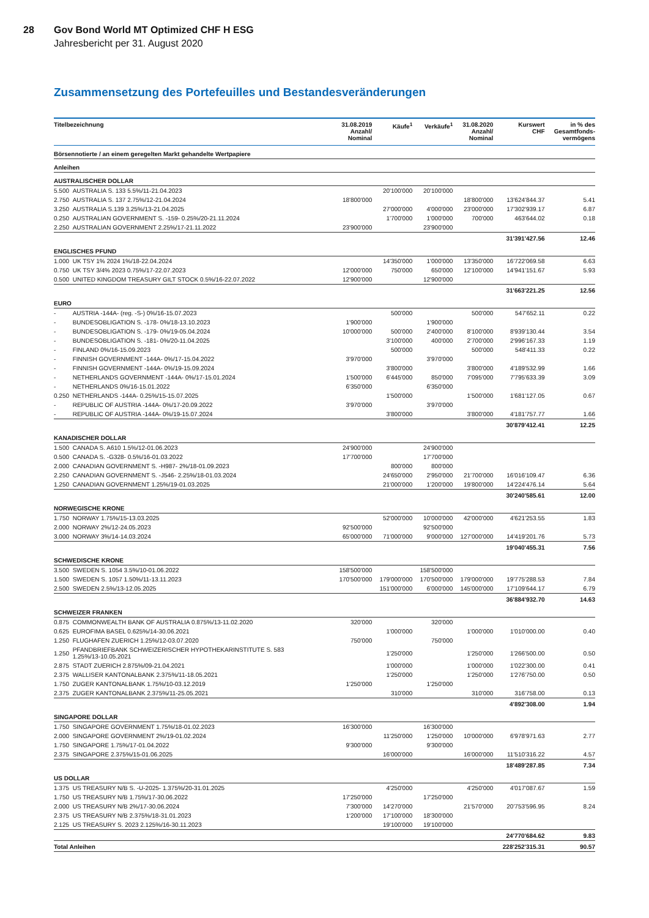28 Gov Bond World MT Optimized CHF H ESG
Jahresbericht per 31. August 2020
Zusammensetzung des Portefeuilles und Bestandesveränderungen
| Titelbezeichnung | | 31.08.2019 Anzahl/ Nominal | Käufe<sup>1</sup> | Verkäufe<sup>1</sup> | 31.08.2020 Anzahl/ Nominal | Kurswert CHF | in % des Gesamtfonds- vermögens |
| --- | --- | --- | --- | --- | --- | --- | --- |
| Börsennotierte / an einem geregelten Markt gehandelte Wertpapiere | | | | | | | |
| Anleihen | | | | | | | |
| AUSTRALISCHER DOLLAR | | | | | | | |
| 5.500 | AUSTRALIA S. 133 5.5%/11-21.04.2023 | | 20'100'000 | 20'100'000 | | | |
| 2.750 | AUSTRALIA S. 137 2.75%/12-21.04.2024 | 18'800'000 | | | 18'800'000 | 13'624'844.37 | 5.41 |
| 3.250 | AUSTRALIA S.139 3.25%/13-21.04.2025 | | 27'000'000 | 4'000'000 | 23'000'000 | 17'302'939.17 | 6.87 |
| 0.250 | AUSTRALIAN GOVERNMENT S. -159- 0.25%/20-21.11.2024 | | 1'700'000 | 1'000'000 | 700'000 | 463'644.02 | 0.18 |
| 2.250 | AUSTRALIAN GOVERNMENT 2.25%/17-21.11.2022 | 23'900'000 | | 23'900'000 | | | |
| | | | | | | 31'391'427.56 | 12.46 |
| ENGLISCHES PFUND | | | | | | | |
| 1.000 | UK TSY 1% 2024 1%/18-22.04.2024 | | 14'350'000 | 1'000'000 | 13'350'000 | 16'722'069.58 | 6.63 |
| 0.750 | UK TSY 3/4% 2023 0.75%/17-22.07.2023 | 12'000'000 | 750'000 | 650'000 | 12'100'000 | 14'941'151.67 | 5.93 |
| 0.500 | UNITED KINGDOM TREASURY GILT STOCK 0.5%/16-22.07.2022 | 12'900'000 | | 12'900'000 | | | |
| | | | | | | 31'663'221.25 | 12.56 |
| EURO | | | | | | | |
| - | AUSTRIA -144A- (reg. -S-) 0%/16-15.07.2023 | | 500'000 | | 500'000 | 547'652.11 | 0.22 |
| - | BUNDESOBLIGATION S. -178- 0%/18-13.10.2023 | 1'900'000 | | 1'900'000 | | | |
| - | BUNDESOBLIGATION S. -179- 0%/19-05.04.2024 | 10'000'000 | 500'000 | 2'400'000 | 8'100'000 | 8'939'130.44 | 3.54 |
| - | BUNDESOBLIGATION S. -181- 0%/20-11.04.2025 | | 3'100'000 | 400'000 | 2'700'000 | 2'996'167.33 | 1.19 |
| - | FINLAND 0%/16-15.09.2023 | | 500'000 | | 500'000 | 548'411.33 | 0.22 |
| - | FINNISH GOVERNMENT -144A- 0%/17-15.04.2022 | 3'970'000 | | 3'970'000 | | | |
| - | FINNISH GOVERNMENT -144A- 0%/19-15.09.2024 | | 3'800'000 | | 3'800'000 | 4'189'532.99 | 1.66 |
| - | NETHERLANDS GOVERNMENT -144A- 0%/17-15.01.2024 | 1'500'000 | 6'445'000 | 850'000 | 7'095'000 | 7'795'633.39 | 3.09 |
| - | NETHERLANDS 0%/16-15.01.2022 | 6'350'000 | | 6'350'000 | | | |
| 0.250 | NETHERLANDS -144A- 0.25%/15-15.07.2025 | | 1'500'000 | | 1'500'000 | 1'681'127.05 | 0.67 |
| - | REPUBLIC OF AUSTRIA -144A- 0%/17-20.09.2022 | 3'970'000 | | 3'970'000 | | | |
| - | REPUBLIC OF AUSTRIA -144A- 0%/19-15.07.2024 | | 3'800'000 | | 3'800'000 | 4'181'757.77 | 1.66 |
| | | | | | | 30'879'412.41 | 12.25 |
| KANADISCHER DOLLAR | | | | | | | |
| 1.500 | CANADA S. A610 1.5%/12-01.06.2023 | 24'900'000 | | 24'900'000 | | | |
| 0.500 | CANADA S. -G328- 0.5%/16-01.03.2022 | 17'700'000 | | 17'700'000 | | | |
| 2.000 | CANADIAN GOVERNMENT S. -H987- 2%/18-01.09.2023 | | 800'000 | 800'000 | | | |
| 2.250 | CANADIAN GOVERNMENT S. -J546- 2.25%/18-01.03.2024 | | 24'650'000 | 2'950'000 | 21'700'000 | 16'016'109.47 | 6.36 |
| 1.250 | CANADIAN GOVERNMENT 1.25%/19-01.03.2025 | | 21'000'000 | 1'200'000 | 19'800'000 | 14'224'476.14 | 5.64 |
| | | | | | | 30'240'585.61 | 12.00 |
| NORWEGISCHE KRONE | | | | | | | |
| 1.750 | NORWAY 1.75%/15-13.03.2025 | | 52'000'000 | 10'000'000 | 42'000'000 | 4'621'253.55 | 1.83 |
| 2.000 | NORWAY 2%/12-24.05.2023 | 92'500'000 | | 92'500'000 | | | |
| 3.000 | NORWAY 3%/14-14.03.2024 | 65'000'000 | 71'000'000 | 9'000'000 | 127'000'000 | 14'419'201.76 | 5.73 |
| | | | | | | 19'040'455.31 | 7.56 |
| SCHWEDISCHE KRONE | | | | | | | |
| 3.500 | SWEDEN S. 1054 3.5%/10-01.06.2022 | 158'500'000 | | 158'500'000 | | | |
| 1.500 | SWEDEN S. 1057 1.50%/11-13.11.2023 | 170'500'000 | 179'000'000 | 170'500'000 | 179'000'000 | 19'775'288.53 | 7.84 |
| 2.500 | SWEDEN 2.5%/13-12.05.2025 | | 151'000'000 | 6'000'000 | 145'000'000 | 17'109'644.17 | 6.79 |
| | | | | | | 36'884'932.70 | 14.63 |
| SCHWEIZER FRANKEN | | | | | | | |
| 0.875 | COMMONWEALTH BANK OF AUSTRALIA 0.875%/13-11.02.2020 | 320'000 | | 320'000 | | | |
| 0.625 | EUROFIMA BASEL 0.625%/14-30.06.2021 | | 1'000'000 | | 1'000'000 | 1'010'000.00 | 0.40 |
| 1.250 | FLUGHAFEN ZUERICH 1.25%/12-03.07.2020 | 750'000 | | 750'000 | | | |
| 1.250 | PFANDBRIEFBANK SCHWEIZERISCHER HYPOTHEKARINSTITUTE S. 583 1.25%/13-10.05.2021 | | 1'250'000 | | 1'250'000 | 1'266'500.00 | 0.50 |
| 2.875 | STADT ZUERICH 2.875%/09-21.04.2021 | | 1'000'000 | | 1'000'000 | 1'022'300.00 | 0.41 |
| 2.375 | WALLISER KANTONALBANK 2.375%/11-18.05.2021 | | 1'250'000 | | 1'250'000 | 1'276'750.00 | 0.50 |
| 1.750 | ZUGER KANTONALBANK 1.75%/10-03.12.2019 | 1'250'000 | | 1'250'000 | | | |
| 2.375 | ZUGER KANTONALBANK 2.375%/11-25.05.2021 | | 310'000 | | 310'000 | 316'758.00 | 0.13 |
| | | | | | | 4'892'308.00 | 1.94 |
| SINGAPORE DOLLAR | | | | | | | |
| 1.750 | SINGAPORE GOVERNMENT 1.75%/18-01.02.2023 | 16'300'000 | | 16'300'000 | | | |
| 2.000 | SINGAPORE GOVERNMENT 2%/19-01.02.2024 | | 11'250'000 | 1'250'000 | 10'000'000 | 6'978'971.63 | 2.77 |
| 1.750 | SINGAPORE 1.75%/17-01.04.2022 | 9'300'000 | | 9'300'000 | | | |
| 2.375 | SINGAPORE 2.375%/15-01.06.2025 | | 16'000'000 | | 16'000'000 | 11'510'316.22 | 4.57 |
| | | | | | | 18'489'287.85 | 7.34 |
| US DOLLAR | | | | | | | |
| 1.375 | US TREASURY N/B S. -U-2025- 1.375%/20-31.01.2025 | | 4'250'000 | | 4'250'000 | 4'017'087.67 | 1.59 |
| 1.750 | US TREASURY N/B 1.75%/17-30.06.2022 | 17'250'000 | | 17'250'000 | | | |
| 2.000 | US TREASURY N/B 2%/17-30.06.2024 | 7'300'000 | 14'270'000 | | 21'570'000 | 20'753'596.95 | 8.24 |
| 2.375 | US TREASURY N/B 2.375%/18-31.01.2023 | 1'200'000 | 17'100'000 | 18'300'000 | | | |
| 2.125 | US TREASURY S. 2023 2.125%/16-30.11.2023 | | 19'100'000 | 19'100'000 | | | |
| | | | | | | 24'770'684.62 | 9.83 |
| Total Anleihen | | | | | | 228'252'315.31 | 90.57 |